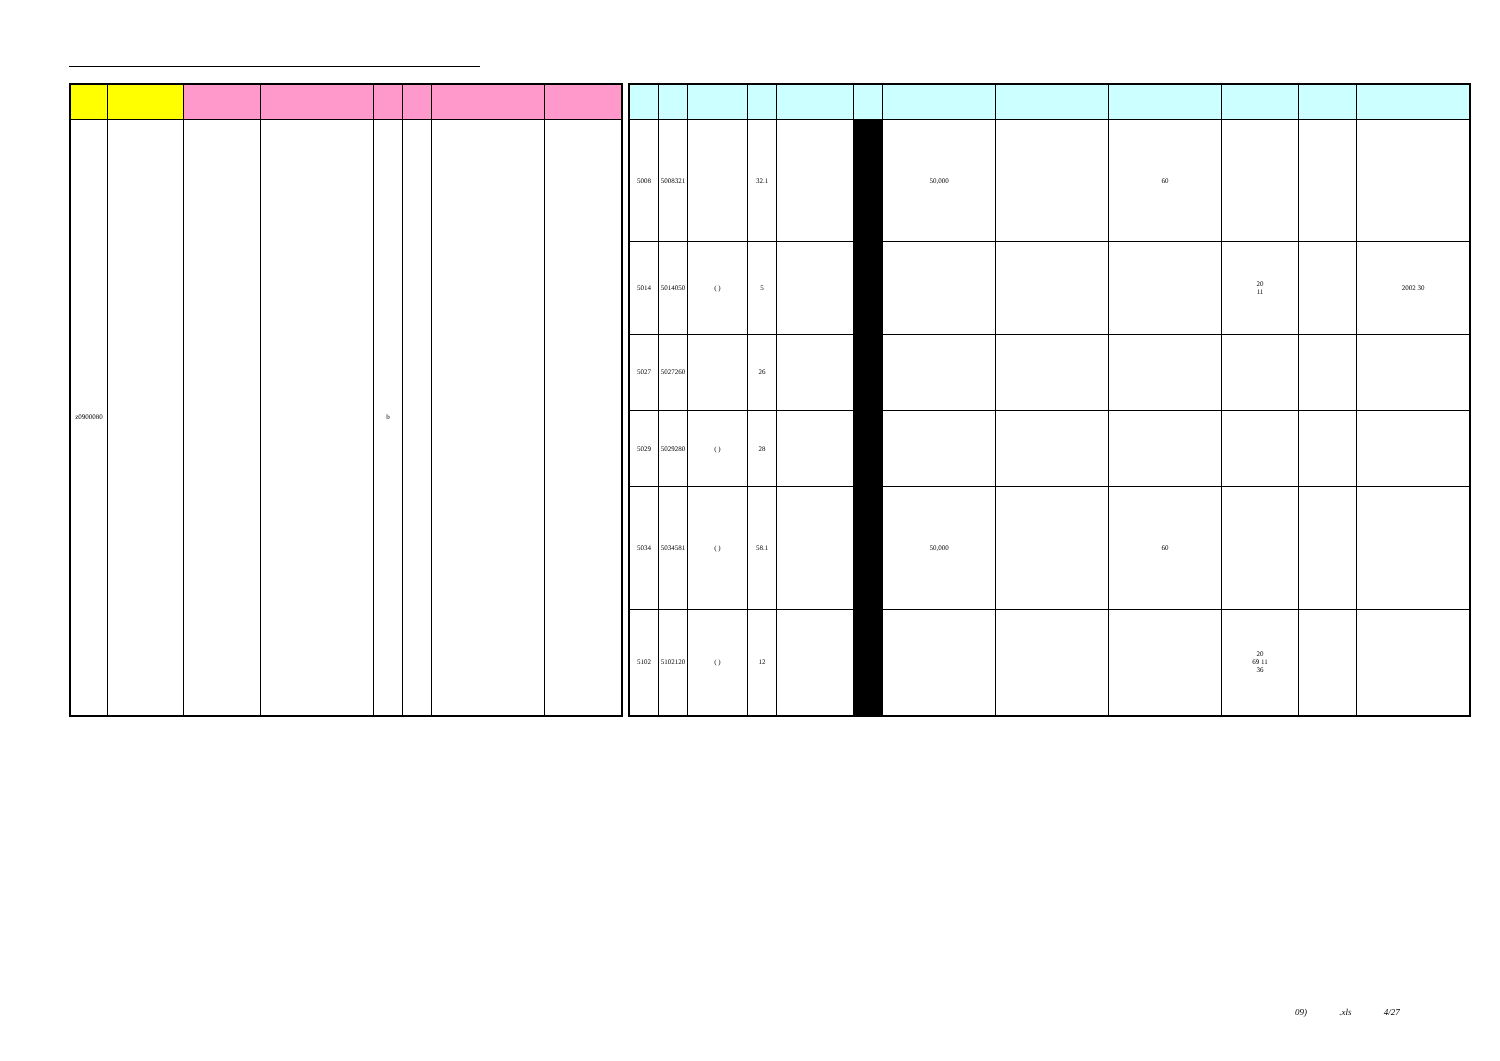| z0900080 | | | | b | | | |
| 5008 | 5008321 | | 32.1 | | | 50,000 | | 60 | | | |
| 5014 | 5014050 | ( ) | 5 | | | | | | 20 11 | | 2002 30 |
| 5027 | 5027260 | | 26 | | | | | | | | |
| 5029 | 5029280 | ( ) | 28 | | | | | | | | |
| 5034 | 5034581 | ( ) | 58.1 | | | 50,000 | | 60 | | | |
| 5102 | 5102120 | ( ) | 12 | | | | | | 20 69 11 36 | | |
09) .xls 4/27